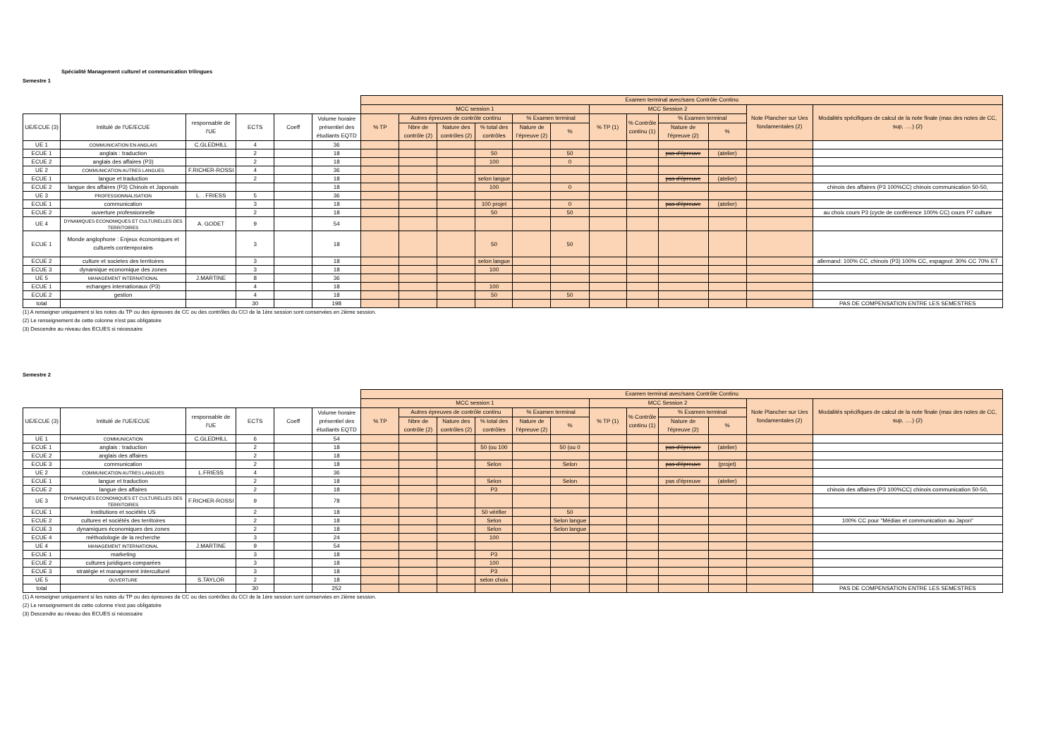Spécialité Management culturel et communication trilingues
Semestre 1
| | | | | | | Examen terminal avec/sans Contrôle Continu | | | | | | | | | | | |
| --- | --- | --- | --- | --- | --- | --- | --- | --- | --- | --- | --- | --- | --- | --- | --- | --- | --- |
| | | | | | | MCC session 1 | | | | | | MCC Session 2 | | | | Note Plancher sur Ues fondamentales (2) | Modalités spécifiques de calcul de la note finale (max des notes de CC, sup, ….) (2) |
| UE/ECUE (3) | Intitulé de l'UE/ECUE | responsable de l'UE | ECTS | Coeff | Volume horaire présentiel des étudiants EQTD | % TP | Autres épreuves de contrôle continu | | | % Examen terminal | | % TP (1) | % Contrôle continu (1) | % Examen terminal | | | |
| | | | | | | | Nbre de contrôle (2) | Nature des contrôles (2) | % total des contrôles | Nature de l'épreuve (2) | % | | | Nature de l'épreuve (2) | % | | |
| UE 1 | COMMUNICATION EN ANGLAIS | C.GLEDHILL | 4 | | 36 | | | | | | | | | | | | |
| ECUE 1 | anglais : traduction | | 2 | | 18 | | | | 50 | | 50 | | | pas d'épreuve | (atelier) | | |
| ECUE 2 | anglais des affaires (P3) | | 2 | | 18 | | | | 100 | | 0 | | | | | | |
| UE 2 | COMMUNICATION AUTRES LANGUES | F.RICHER-ROSSI | 4 | | 36 | | | | | | | | | | | | |
| ECUE 1 | langue et traduction | | 2 | | 18 | | | | selon langue | | | | | pas d'épreuve | (atelier) | | |
| ECUE 2 | langue des affaires (P3) Chinois et Japonais | | | | 18 | | | | 100 | | 0 | | | | | | chinois des affaires (P3 100%CC) chinois communication 50-50, |
| UE 3 | PROFESSIONNALISATION | L. . FRIESS | 5 | | 36 | | | | | | | | | | | | |
| ECUE 1 | communication | | 3 | | 18 | | | | 100 projet | | 0 | | | pas d'épreuve | (atelier) | | |
| ECUE 2 | ouverture professionnelle | | 2 | | 18 | | | | 50 | | 50 | | | | | | au choix cours P3 (cycle de conférence 100% CC) cours P7 culture |
| UE 4 | DYNAMIQUES ECONOMIQUES ET CULTURELLES DES TERRITOIRES | A. GODET | 9 | | 54 | | | | | | | | | | | | |
| ECUE 1 | Monde anglophone : Enjeux économiques et culturels contemporains | | 3 | | 18 | | | | 50 | | 50 | | | | | | |
| ECUE 2 | culture et societes des territoires | | 3 | | 18 | | | | selon langue | | | | | | | | allemand: 100% CC, chinois (P3) 100% CC, espagnol: 30% CC 70% ET |
| ECUE 3 | dynamique economique des zones | | 3 | | 18 | | | | 100 | | | | | | | | |
| UE 5 | MANAGEMENT INTERNATIONAL | J.MARTINE | 8 | | 36 | | | | | | | | | | | | |
| ECUE 1 | echanges internationaux (P3) | | 4 | | 18 | | | | 100 | | | | | | | | |
| ECUE 2 | gestion | | 4 | | 18 | | | | 50 | | 50 | | | | | | |
| total | | | 30 | | 198 | | | | | | | | | | | | PAS DE COMPENSATION ENTRE LES SEMESTRES |
(1) A renseigner uniquement si les notes du TP ou des épreuves de CC ou des contrôles du CCI de la 1ère session sont conservées en 2ième session.
(2) Le renseignement de cette colonne n'est pas obligatoire
(3) Descendre au niveau des ECUES si nécessaire
Semestre 2
| | | | | | | Examen terminal avec/sans Contrôle Continu | | | | | | | | | | | |
| --- | --- | --- | --- | --- | --- | --- | --- | --- | --- | --- | --- | --- | --- | --- | --- | --- | --- |
| | | | | | | MCC session 1 | | | | | | MCC Session 2 | | | | Note Plancher sur Ues fondamentales (2) | Modalités spécifiques de calcul de la note finale (max des notes de CC, sup, ….) (2) |
| UE/ECUE (3) | Intitulé de l'UE/ECUE | responsable de l'UE | ECTS | Coeff | Volume horaire présentiel des étudiants EQTD | % TP | Autres épreuves de contrôle continu | | | % Examen terminal | | % TP (1) | % Contrôle continu (1) | % Examen terminal | | | |
| | | | | | | | Nbre de contrôle (2) | Nature des contrôles (2) | % total des contrôles | Nature de l'épreuve (2) | % | | | Nature de l'épreuve (2) | % | | |
| UE 1 | COMMUNICATION | C.GLEDHILL | 6 | | 54 | | | | | | | | | | | | |
| ECUE 1 | anglais : traduction | | 2 | | 18 | | | | 50 (ou 100 | | 50 (ou 0 | | | pas d'épreuve | (atelier) | | |
| ECUE 2 | anglais des affaires | | 2 | | 18 | | | | | | | | | | | | |
| ECUE 3 | communication | | 2 | | 18 | | | | Selon | | Selon | | | pas d'épreuve | (projet) | | |
| UE 2 | COMMUNICATION AUTRES LANGUES | L.FRIESS | 4 | | 36 | | | | | | | | | | | | |
| ECUE 1 | langue et traduction | | 2 | | 18 | | | | Selon | | Selon | | | pas d'épreuve | (atelier) | | |
| ECUE 2 | langue des affaires | | 2 | | 18 | | | | P3 | | | | | | | | chinois des affaires (P3 100%CC) chinois communication 50-50, |
| UE 3 | DYNAMIQUES ECONOMIQUES ET CULTURELLES DES TERRITOIRES | F.RICHER-ROSSI | 9 | | 78 | | | | | | | | | | | | |
| ECUE 1 | Institutions et sociétés US | | 2 | | 18 | | | | 50 vérifier | | 50 | | | | | | |
| ECUE 2 | cultures et sociétés des territoires | | 2 | | 18 | | | | Selon | | Selon langue | | | | | | 100% CC pour "Médias et communication au Japon" |
| ECUE 3 | dynamiques économiques des zones | | 2 | | 18 | | | | Selon | | Selon langue | | | | | | |
| ECUE 4 | méthodologie de la recherche | | 3 | | 24 | | | | 100 | | | | | | | | |
| UE 4 | MANAGEMENT INTERNATIONAL | J.MARTINE | 9 | | 54 | | | | | | | | | | | | |
| ECUE 1 | marketing | | 3 | | 18 | | | | P3 | | | | | | | | |
| ECUE 2 | cultures juridiques comparées | | 3 | | 18 | | | | 100 | | | | | | | | |
| ECUE 3 | stratégie et management interculturel | | 3 | | 18 | | | | P3 | | | | | | | | |
| UE 5 | OUVERTURE | S.TAYLOR | 2 | | 18 | | | | selon choix | | | | | | | | |
| total | | | 30 | | 252 | | | | | | | | | | | | PAS DE COMPENSATION ENTRE LES SEMESTRES |
(1) A renseigner uniquement si les notes du TP ou des épreuves de CC ou des contrôles du CCI de la 1ère session sont conservées en 2ième session.
(2) Le renseignement de cette colonne n'est pas obligatoire
(3) Descendre au niveau des ECUES si nécessaire